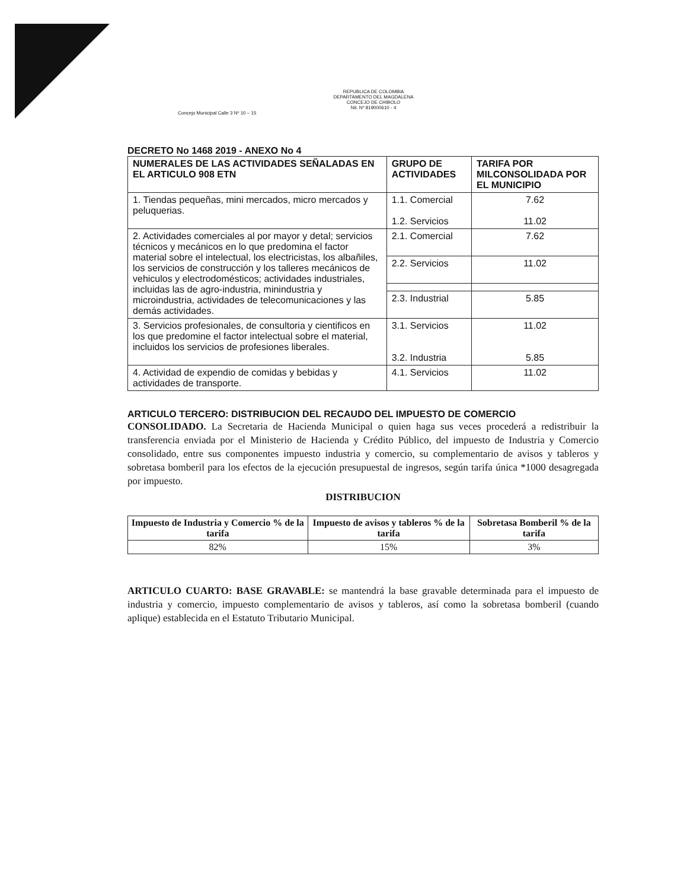REPUBLICA DE COLOMBIA
DEPARTAMENTO DEL MAGDALENA
CONCEJO DE CHIBOLO
Nit. Nº 819000610 - 4
Concejo Municipal Calle 3 Nº 10 – 15
DECRETO No 1468 2019 - ANEXO No 4
| NUMERALES DE LAS ACTIVIDADES SEÑALADAS EN EL ARTICULO 908 ETN | GRUPO DE ACTIVIDADES | TARIFA POR MILCONSOLIDADA POR EL MUNICIPIO |
| --- | --- | --- |
| 1. Tiendas pequeñas, mini mercados, micro mercados y peluquerias. | 1.1. Comercial 1.2. Servicios | 7.62 11.02 |
| 2. Actividades comerciales al por mayor y detal; servicios técnicos y mecánicos en lo que predomina el factor material sobre el intelectual, los electricistas, los albañiles, los servicios de construcción y los talleres mecánicos de vehiculos y electrodomésticos; actividades industriales, incluidas las de agro-industria, minindustria y microindustria, actividades de telecomunicaciones y las demás actividades. | 2.1. Comercial | 7.62 |
| | 2.2. Servicios | 11.02 |
| | 2.3. Industrial | 5.85 |
| 3. Servicios profesionales, de consultoria y cientificos en los que predomine el factor intelectual sobre el material, incluidos los servicios de profesiones liberales. | 3.1. Servicios 3.2. Industria | 11.02 5.85 |
| 4. Actividad de expendio de comidas y bebidas y actividades de transporte. | 4.1. Servicios | 11.02 |
ARTICULO TERCERO: DISTRIBUCION DEL RECAUDO DEL IMPUESTO DE COMERCIO
CONSOLIDADO. La Secretaria de Hacienda Municipal o quien haga sus veces procederá a redistribuir la transferencia enviada por el Ministerio de Hacienda y Crédito Público, del impuesto de Industria y Comercio consolidado, entre sus componentes impuesto industria y comercio, su complementario de avisos y tableros y sobretasa bomberil para los efectos de la ejecución presupuestal de ingresos, según tarifa única *1000 desagregada por impuesto.
DISTRIBUCION
| Impuesto de Industria y Comercio % de la tarifa | Impuesto de avisos y tableros % de la tarifa | Sobretasa Bomberil % de la tarifa |
| --- | --- | --- |
| 82% | 15% | 3% |
ARTICULO CUARTO: BASE GRAVABLE: se mantendrá la base gravable determinada para el impuesto de industria y comercio, impuesto complementario de avisos y tableros, así como la sobretasa bomberil (cuando aplique) establecida en el Estatuto Tributario Municipal.